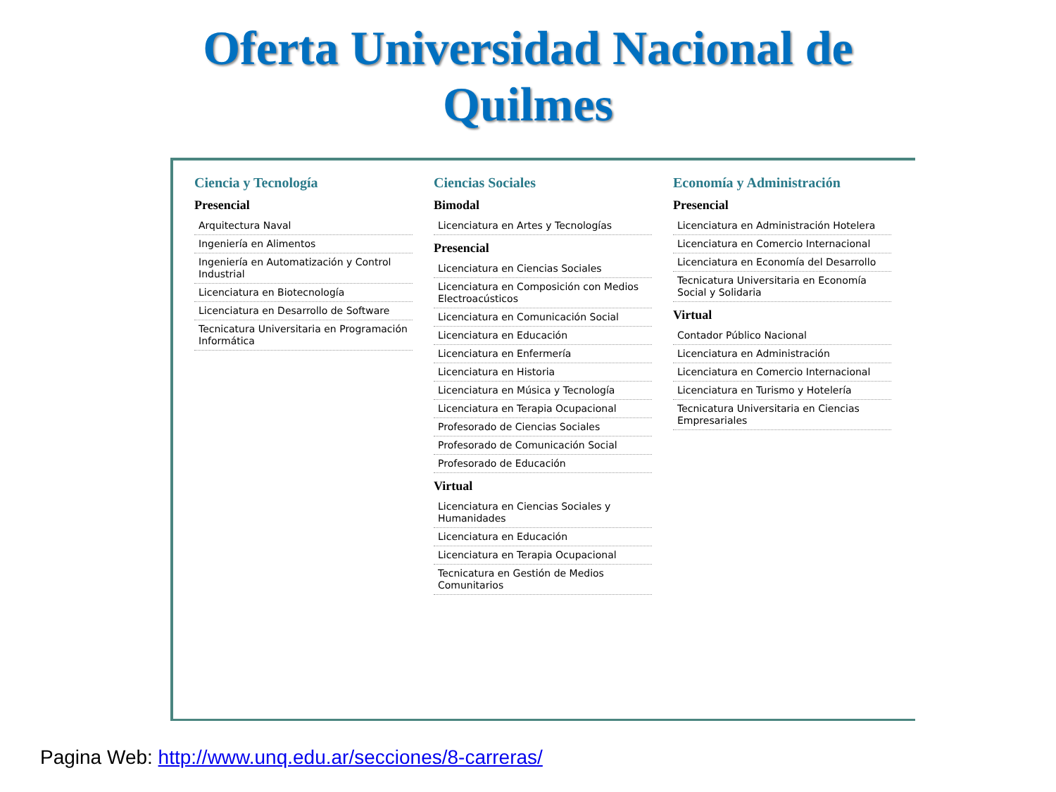Oferta Universidad Nacional de
Quilmes
Ciencia y Tecnología
Presencial
Arquitectura Naval
Ingeniería en Alimentos
Ingeniería en Automatización y Control Industrial
Licenciatura en Biotecnología
Licenciatura en Desarrollo de Software
Tecnicatura Universitaria en Programación Informática
Ciencias Sociales
Bimodal
Licenciatura en Artes y Tecnologías
Presencial
Licenciatura en Ciencias Sociales
Licenciatura en Composición con Medios Electroacústicos
Licenciatura en Comunicación Social
Licenciatura en Educación
Licenciatura en Enfermería
Licenciatura en Historia
Licenciatura en Música y Tecnología
Licenciatura en Terapia Ocupacional
Profesorado de Ciencias Sociales
Profesorado de Comunicación Social
Profesorado de Educación
Virtual
Licenciatura en Ciencias Sociales y Humanidades
Licenciatura en Educación
Licenciatura en Terapia Ocupacional
Tecnicatura en Gestión de Medios Comunitarios
Economía y Administración
Presencial
Licenciatura en Administración Hotelera
Licenciatura en Comercio Internacional
Licenciatura en Economía del Desarrollo
Tecnicatura Universitaria en Economía Social y Solidaria
Virtual
Contador Público Nacional
Licenciatura en Administración
Licenciatura en Comercio Internacional
Licenciatura en Turismo y Hotelería
Tecnicatura Universitaria en Ciencias Empresariales
Pagina Web: http://www.unq.edu.ar/secciones/8-carreras/